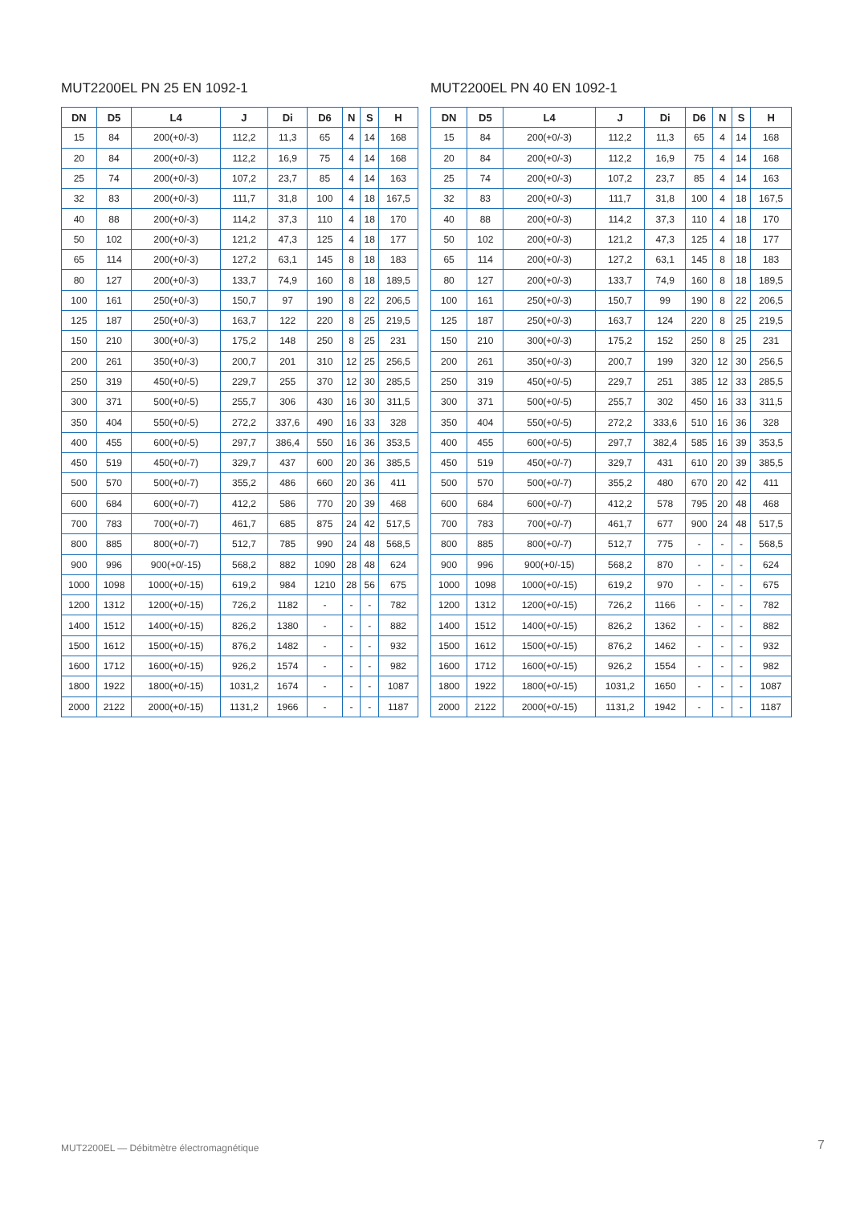MUT2200EL PN 25 EN 1092-1
| DN | D5 | L4 | J | Di | D6 | N | S | H |
| --- | --- | --- | --- | --- | --- | --- | --- | --- |
| 15 | 84 | 200(+0/-3) | 112,2 | 11,3 | 65 | 4 | 14 | 168 |
| 20 | 84 | 200(+0/-3) | 112,2 | 16,9 | 75 | 4 | 14 | 168 |
| 25 | 74 | 200(+0/-3) | 107,2 | 23,7 | 85 | 4 | 14 | 163 |
| 32 | 83 | 200(+0/-3) | 111,7 | 31,8 | 100 | 4 | 18 | 167,5 |
| 40 | 88 | 200(+0/-3) | 114,2 | 37,3 | 110 | 4 | 18 | 170 |
| 50 | 102 | 200(+0/-3) | 121,2 | 47,3 | 125 | 4 | 18 | 177 |
| 65 | 114 | 200(+0/-3) | 127,2 | 63,1 | 145 | 8 | 18 | 183 |
| 80 | 127 | 200(+0/-3) | 133,7 | 74,9 | 160 | 8 | 18 | 189,5 |
| 100 | 161 | 250(+0/-3) | 150,7 | 97 | 190 | 8 | 22 | 206,5 |
| 125 | 187 | 250(+0/-3) | 163,7 | 122 | 220 | 8 | 25 | 219,5 |
| 150 | 210 | 300(+0/-3) | 175,2 | 148 | 250 | 8 | 25 | 231 |
| 200 | 261 | 350(+0/-3) | 200,7 | 201 | 310 | 12 | 25 | 256,5 |
| 250 | 319 | 450(+0/-5) | 229,7 | 255 | 370 | 12 | 30 | 285,5 |
| 300 | 371 | 500(+0/-5) | 255,7 | 306 | 430 | 16 | 30 | 311,5 |
| 350 | 404 | 550(+0/-5) | 272,2 | 337,6 | 490 | 16 | 33 | 328 |
| 400 | 455 | 600(+0/-5) | 297,7 | 386,4 | 550 | 16 | 36 | 353,5 |
| 450 | 519 | 450(+0/-7) | 329,7 | 437 | 600 | 20 | 36 | 385,5 |
| 500 | 570 | 500(+0/-7) | 355,2 | 486 | 660 | 20 | 36 | 411 |
| 600 | 684 | 600(+0/-7) | 412,2 | 586 | 770 | 20 | 39 | 468 |
| 700 | 783 | 700(+0/-7) | 461,7 | 685 | 875 | 24 | 42 | 517,5 |
| 800 | 885 | 800(+0/-7) | 512,7 | 785 | 990 | 24 | 48 | 568,5 |
| 900 | 996 | 900(+0/-15) | 568,2 | 882 | 1090 | 28 | 48 | 624 |
| 1000 | 1098 | 1000(+0/-15) | 619,2 | 984 | 1210 | 28 | 56 | 675 |
| 1200 | 1312 | 1200(+0/-15) | 726,2 | 1182 | - | - | - | 782 |
| 1400 | 1512 | 1400(+0/-15) | 826,2 | 1380 | - | - | - | 882 |
| 1500 | 1612 | 1500(+0/-15) | 876,2 | 1482 | - | - | - | 932 |
| 1600 | 1712 | 1600(+0/-15) | 926,2 | 1574 | - | - | - | 982 |
| 1800 | 1922 | 1800(+0/-15) | 1031,2 | 1674 | - | - | - | 1087 |
| 2000 | 2122 | 2000(+0/-15) | 1131,2 | 1966 | - | - | - | 1187 |
MUT2200EL PN 40 EN 1092-1
| DN | D5 | L4 | J | Di | D6 | N | S | H |
| --- | --- | --- | --- | --- | --- | --- | --- | --- |
| 15 | 84 | 200(+0/-3) | 112,2 | 11,3 | 65 | 4 | 14 | 168 |
| 20 | 84 | 200(+0/-3) | 112,2 | 16,9 | 75 | 4 | 14 | 168 |
| 25 | 74 | 200(+0/-3) | 107,2 | 23,7 | 85 | 4 | 14 | 163 |
| 32 | 83 | 200(+0/-3) | 111,7 | 31,8 | 100 | 4 | 18 | 167,5 |
| 40 | 88 | 200(+0/-3) | 114,2 | 37,3 | 110 | 4 | 18 | 170 |
| 50 | 102 | 200(+0/-3) | 121,2 | 47,3 | 125 | 4 | 18 | 177 |
| 65 | 114 | 200(+0/-3) | 127,2 | 63,1 | 145 | 8 | 18 | 183 |
| 80 | 127 | 200(+0/-3) | 133,7 | 74,9 | 160 | 8 | 18 | 189,5 |
| 100 | 161 | 250(+0/-3) | 150,7 | 99 | 190 | 8 | 22 | 206,5 |
| 125 | 187 | 250(+0/-3) | 163,7 | 124 | 220 | 8 | 25 | 219,5 |
| 150 | 210 | 300(+0/-3) | 175,2 | 152 | 250 | 8 | 25 | 231 |
| 200 | 261 | 350(+0/-3) | 200,7 | 199 | 320 | 12 | 30 | 256,5 |
| 250 | 319 | 450(+0/-5) | 229,7 | 251 | 385 | 12 | 33 | 285,5 |
| 300 | 371 | 500(+0/-5) | 255,7 | 302 | 450 | 16 | 33 | 311,5 |
| 350 | 404 | 550(+0/-5) | 272,2 | 333,6 | 510 | 16 | 36 | 328 |
| 400 | 455 | 600(+0/-5) | 297,7 | 382,4 | 585 | 16 | 39 | 353,5 |
| 450 | 519 | 450(+0/-7) | 329,7 | 431 | 610 | 20 | 39 | 385,5 |
| 500 | 570 | 500(+0/-7) | 355,2 | 480 | 670 | 20 | 42 | 411 |
| 600 | 684 | 600(+0/-7) | 412,2 | 578 | 795 | 20 | 48 | 468 |
| 700 | 783 | 700(+0/-7) | 461,7 | 677 | 900 | 24 | 48 | 517,5 |
| 800 | 885 | 800(+0/-7) | 512,7 | 775 | - | - | - | 568,5 |
| 900 | 996 | 900(+0/-15) | 568,2 | 870 | - | - | - | 624 |
| 1000 | 1098 | 1000(+0/-15) | 619,2 | 970 | - | - | - | 675 |
| 1200 | 1312 | 1200(+0/-15) | 726,2 | 1166 | - | - | - | 782 |
| 1400 | 1512 | 1400(+0/-15) | 826,2 | 1362 | - | - | - | 882 |
| 1500 | 1612 | 1500(+0/-15) | 876,2 | 1462 | - | - | - | 932 |
| 1600 | 1712 | 1600(+0/-15) | 926,2 | 1554 | - | - | - | 982 |
| 1800 | 1922 | 1800(+0/-15) | 1031,2 | 1650 | - | - | - | 1087 |
| 2000 | 2122 | 2000(+0/-15) | 1131,2 | 1942 | - | - | - | 1187 |
MUT2200EL — Débitmètre électromagnétique
7